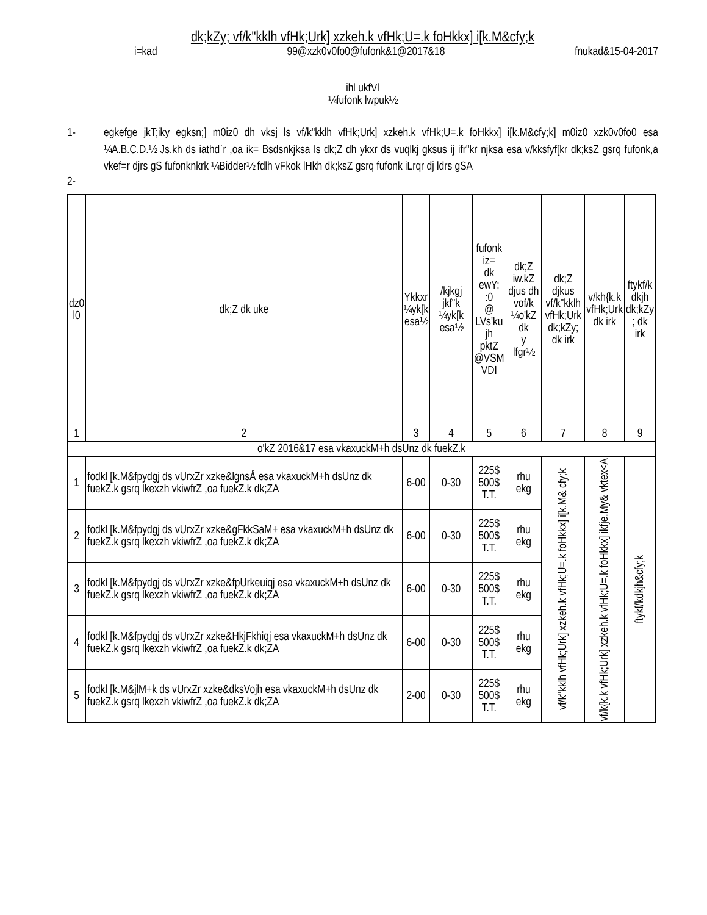dk;kZy; vf/k"kklh vfHk;Urk] xzkeh.k vfHk;U=.k foHkkx] i[k.M&cfy;k
i=kad 99@xzk0v0fo0@fufonk&1@2017&18 fnukad&15-04-2017
ihl ukfVl
¼fufonk lwpuk½
1- egkefge jkT;iky egksn;] m0iz0 dh vksj ls vf/k"kklh vfHk;Urk] xzkeh.k vfHk;U=.k foHkkx] i[k.M&cfy;k] m0iz0 xzk0v0fo0 esa ¼A.B.C.D.½ Js.kh ds iathd`r ,oa ik= Bsdsnkjksa ls dk;Z dh ykxr ds vuqlkj gksus ij ifr"kr njksa esa v/kksfyf[kr dk;ksZ gsrq fufonk,a vkef=r djrs gS fufonknkrk ¼Bidder½ fdlh vFkok lHkh dk;ksZ gsrq fufonk iLrqr dj ldrs gSA
2-
| dz0 l0 | dk;Z dk uke | Ykkxr ¼yk[k esa½ | /kjkgj jkf"k ¼yk[k esa½ | fufonk iz= dk ewY; :0 @ LVs'ku jh pktZ @VSM VDI | dk;Z iw.kZ djus dh vof/k ¼o'kZ dk y lfgr½ | dk;Z djkus vf/k"kklh vfHk;Urk dk;kZy; dk irk | v/kh{k.k vfHk;Urk dk irk | ftykf/k dkjh dk;kZy ; dk irk |
| --- | --- | --- | --- | --- | --- | --- | --- | --- |
| 1 | 2 | 3 | 4 | 5 | 6 | 7 | 8 | 9 |
| o'kZ 2016&17 esa vkaxuckM+h dsUnz dk fuekZ.k | | | | | | | | |
| 1 | fodkl [k.M&fpydgj ds vUrxZr xzke&lgnsÅ esa vkaxuckM+h dsUnz dk fuekZ.k gsrq lkexzh vkiwfrZ ,oa fuekZ.k dk;ZA | 6-00 | 0-30 | 225$ 500$ T.T. | rhu ekg | vf/k"kklh vfHk;Urk] xzkeh.k vfHk;U=.k foHkkx] i[k.M& cfy;k | vf/k{k.k vfHk;Urk] xzkeh.k vfHk;U=.k foHkkx] ikfje.My& vktex<A | ftykf/kdkjh&cfy;k |
| 2 | fodkl [k.M&fpydgj ds vUrxZr xzke&gFkkSaM+ esa vkaxuckM+h dsUnz dk fuekZ.k gsrq lkexzh vkiwfrZ ,oa fuekZ.k dk;ZA | 6-00 | 0-30 | 225$ 500$ T.T. | rhu ekg | | | |
| 3 | fodkl [k.M&fpydgj ds vUrxZr xzke&fpUrkeuiqj esa vkaxuckM+h dsUnz dk fuekZ.k gsrq lkexzh vkiwfrZ ,oa fuekZ.k dk;ZA | 6-00 | 0-30 | 225$ 500$ T.T. | rhu ekg | | | |
| 4 | fodkl [k.M&fpydgj ds vUrxZr xzke&HkjFkhiqj esa vkaxuckM+h dsUnz dk fuekZ.k gsrq lkexzh vkiwfrZ ,oa fuekZ.k dk;ZA | 6-00 | 0-30 | 225$ 500$ T.T. | rhu ekg | | | |
| 5 | fodkl [k.M&jlM+k ds vUrxZr xzke&dksVojh esa vkaxuckM+h dsUnz dk fuekZ.k gsrq lkexzh vkiwfrZ ,oa fuekZ.k dk;ZA | 2-00 | 0-30 | 225$ 500$ T.T. | rhu ekg | | | |